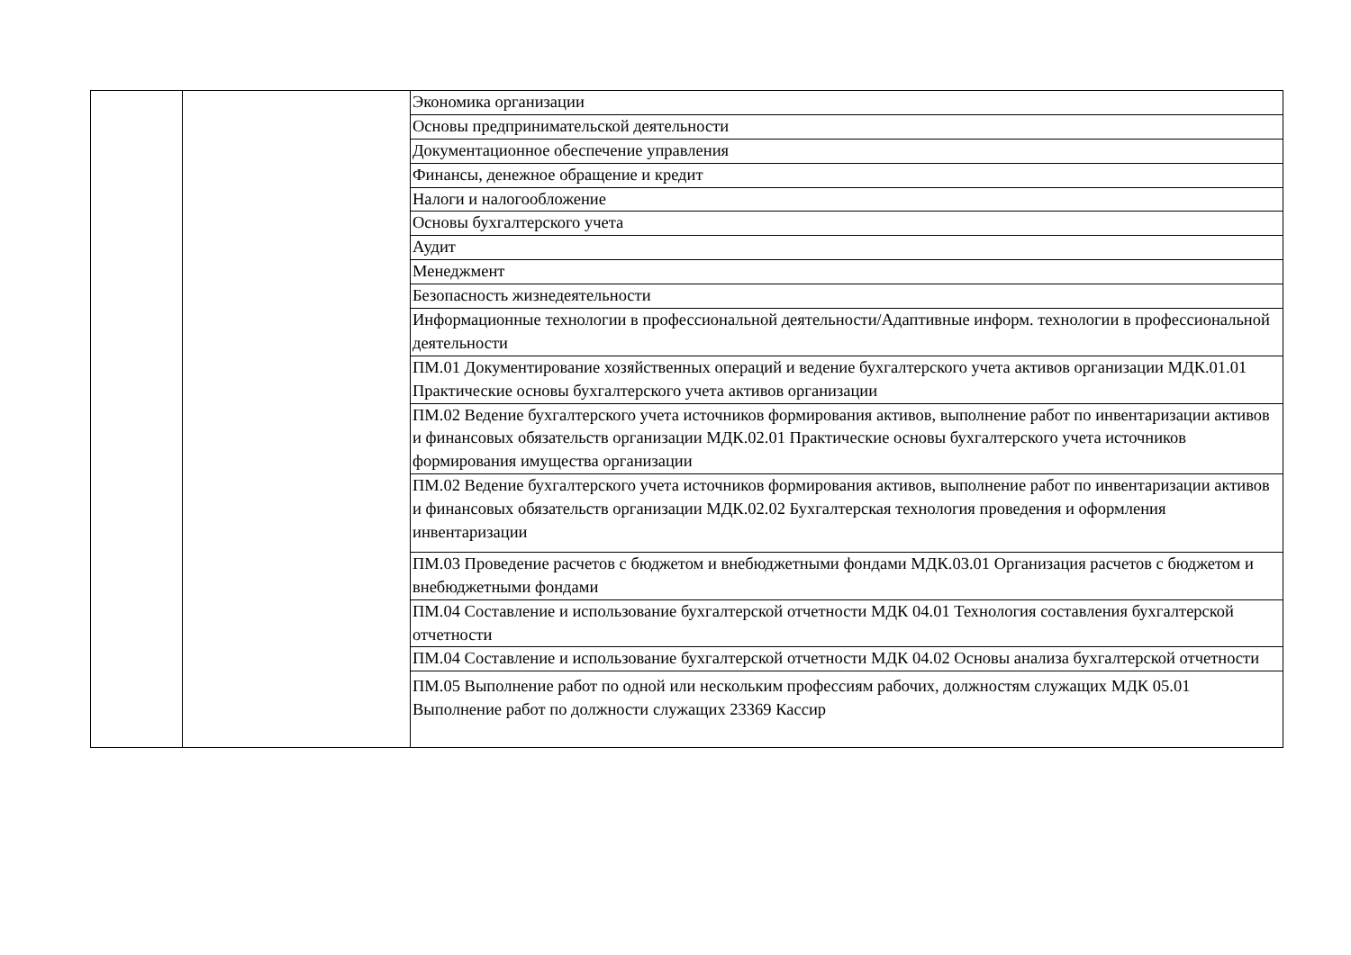| | | Экономика организации |
| | | Основы предпринимательской деятельности |
| | | Документационное обеспечение управления |
| | | Финансы, денежное обращение и кредит |
| | | Налоги и налогообложение |
| | | Основы бухгалтерского учета |
| | | Аудит |
| | | Менеджмент |
| | | Безопасность жизнедеятельности |
| | | Информационные технологии в профессиональной деятельности/Адаптивные информ. технологии в профессиональной деятельности |
| | | ПМ.01 Документирование хозяйственных операций и ведение бухгалтерского учета активов организации МДК.01.01 Практические основы бухгалтерского учета активов организации |
| | | ПМ.02 Ведение бухгалтерского учета источников формирования активов, выполнение работ по инвентаризации активов и финансовых обязательств организации МДК.02.01 Практические основы бухгалтерского учета источников формирования имущества организации |
| | | ПМ.02 Ведение бухгалтерского учета источников формирования активов, выполнение работ по инвентаризации активов и финансовых обязательств организации МДК.02.02 Бухгалтерская технология проведения и оформления инвентаризации |
| | | ПМ.03 Проведение расчетов с бюджетом и внебюджетными фондами МДК.03.01 Организация расчетов с бюджетом и внебюджетными фондами |
| | | ПМ.04 Составление и использование бухгалтерской отчетности МДК 04.01 Технология составления бухгалтерской отчетности |
| | | ПМ.04 Составление и использование бухгалтерской отчетности МДК 04.02 Основы анализа бухгалтерской отчетности |
| | | ПМ.05 Выполнение работ по одной или нескольким профессиям рабочих, должностям служащих МДК 05.01 Выполнение работ по должности служащих 23369 Кассир |